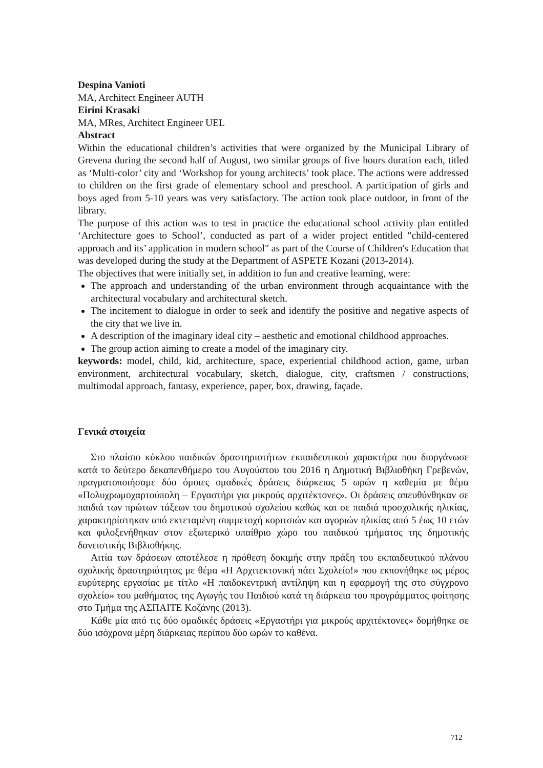Despina Vanioti
MA, Architect Engineer AUTH
Eirini Krasaki
MA, MRes, Architect Engineer UEL
Abstract
Within the educational children’s activities that were organized by the Municipal Library of Grevena during the second half of August, two similar groups of five hours duration each, titled as ‘Multi-color’ city and ‘Workshop for young architects’ took place. The actions were addressed to children on the first grade of elementary school and preschool. A participation of girls and boys aged from 5-10 years was very satisfactory. The action took place outdoor, in front of the library.
The purpose of this action was to test in practice the educational school activity plan entitled ‘Architecture goes to School’, conducted as part of a wider project entitled "child-centered approach and its’ application in modern school" as part of the Course of Children's Education that was developed during the study at the Department of ASPETE Kozani (2013-2014).
The objectives that were initially set, in addition to fun and creative learning, were:
The approach and understanding of the urban environment through acquaintance with the architectural vocabulary and architectural sketch.
The incitement to dialogue in order to seek and identify the positive and negative aspects of the city that we live in.
A description of the imaginary ideal city – aesthetic and emotional childhood approaches.
The group action aiming to create a model of the imaginary city.
keywords: model, child, kid, architecture, space, experiential childhood action, game, urban environment, architectural vocabulary, sketch, dialogue, city, craftsmen / constructions, multimodal approach, fantasy, experience, paper, box, drawing, façade.
Γενικά στοιχεία
Στο πλαίσιο κύκλου παιδικών δραστηριοτήτων εκπαιδευτικού χαρακτήρα που διοργάνωσε κατά το δεύτερο δεκαπενθήμερο του Αυγούστου του 2016 η Δημοτική Βιβλιοθήκη Γρεβενών, πραγματοποιήσαμε δύο όμοιες ομαδικές δράσεις διάρκειας 5 ωρών η καθεμία με θέμα «Πολυχρωμοχαρτούπολη – Εργαστήρι για μικρούς αρχιτέκτονες». Οι δράσεις απευθύνθηκαν σε παιδιά των πρώτων τάξεων του δημοτικού σχολείου καθώς και σε παιδιά προσχολικής ηλικίας, χαρακτηρίστηκαν από εκτεταμένη συμμετοχή κοριτσιών και αγοριών ηλικίας από 5 έως 10 ετών και φιλοξενήθηκαν στον εξωτερικό υπαίθριο χώρο του παιδικού τμήματος της δημοτικής δανειστικής Βιβλιοθήκης.
Αιτία των δράσεων αποτέλεσε η πρόθεση δοκιμής στην πράξη του εκπαιδευτικού πλάνου σχολικής δραστηριότητας με θέμα «Η Αρχιτεκτονική πάει Σχολείο!» που εκπονήθηκε ως μέρος ευρύτερης εργασίας με τίτλο «Η παιδοκεντρική αντίληψη και η εφαρμογή της στο σύγχρονο σχολείο» του μαθήματος της Αγωγής του Παιδιού κατά τη διάρκεια του προγράμματος φοίτησης στο Τμήμα της ΑΣΠΑΙΤΕ Κοζάνης (2013).
Κάθε μία από τις δύο ομαδικές δράσεις «Εργαστήρι για μικρούς αρχιτέκτονες» δομήθηκε σε δύο ισόχρονα μέρη διάρκειας περίπου δύο ωρών το καθένα.
712